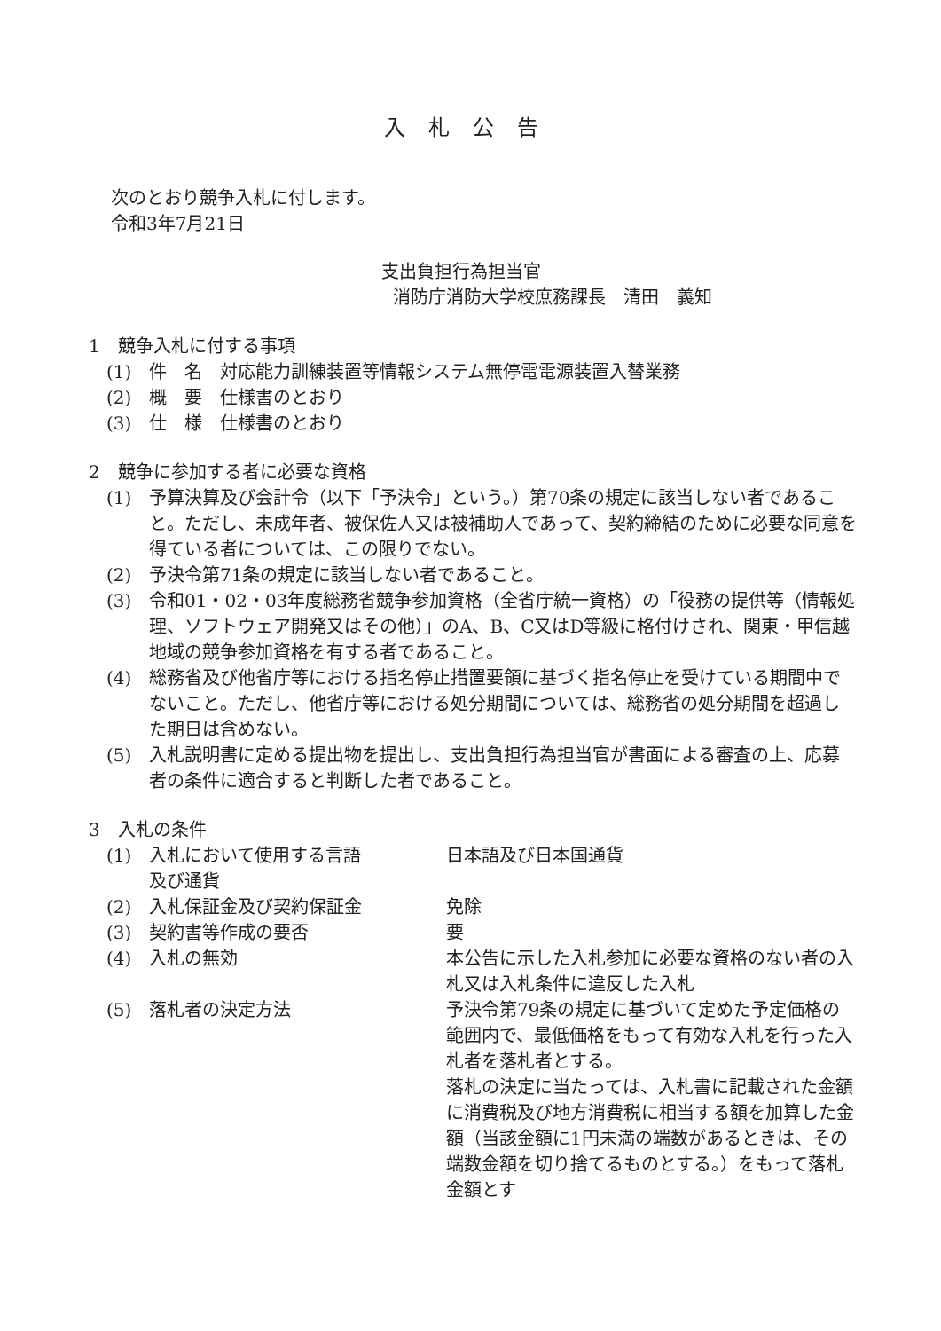入札公告
次のとおり競争入札に付します。
令和3年7月21日
支出負担行為担当官
消防庁消防大学校庶務課長　清田　義知
1　競争入札に付する事項
(1) 件　名　対応能力訓練装置等情報システム無停電電源装置入替業務
(2) 概　要　仕様書のとおり
(3) 仕　様　仕様書のとおり
2　競争に参加する者に必要な資格
(1) 予算決算及び会計令（以下「予決令」という。）第70条の規定に該当しない者であること。ただし、未成年者、被保佐人又は被補助人であって、契約締結のために必要な同意を得ている者については、この限りでない。
(2) 予決令第71条の規定に該当しない者であること。
(3) 令和01・02・03年度総務省競争参加資格（全省庁統一資格）の「役務の提供等（情報処理、ソフトウェア開発又はその他）」のA、B、C又はD等級に格付けされ、関東・甲信越地域の競争参加資格を有する者であること。
(4) 総務省及び他省庁等における指名停止措置要領に基づく指名停止を受けている期間中でないこと。ただし、他省庁等における処分期間については、総務省の処分期間を超過した期日は含めない。
(5) 入札説明書に定める提出物を提出し、支出負担行為担当官が書面による審査の上、応募者の条件に適合すると判断した者であること。
3　入札の条件
(1) 入札において使用する言語
及び通貨 日本語及び日本国通貨
(2) 入札保証金及び契約保証金 免除
(3) 契約書等作成の要否 要
(4) 入札の無効 本公告に示した入札参加に必要な資格のない者の入札又は入札条件に違反した入札
(5) 落札者の決定方法 予決令第79条の規定に基づいて定めた予定価格の範囲内で、最低価格をもって有効な入札を行った入札者を落札者とする。
落札の決定に当たっては、入札書に記載された金額に消費税及び地方消費税に相当する額を加算した金額（当該金額に1円未満の端数があるときは、その端数金額を切り捨てるものとする。）をもって落札金額とす